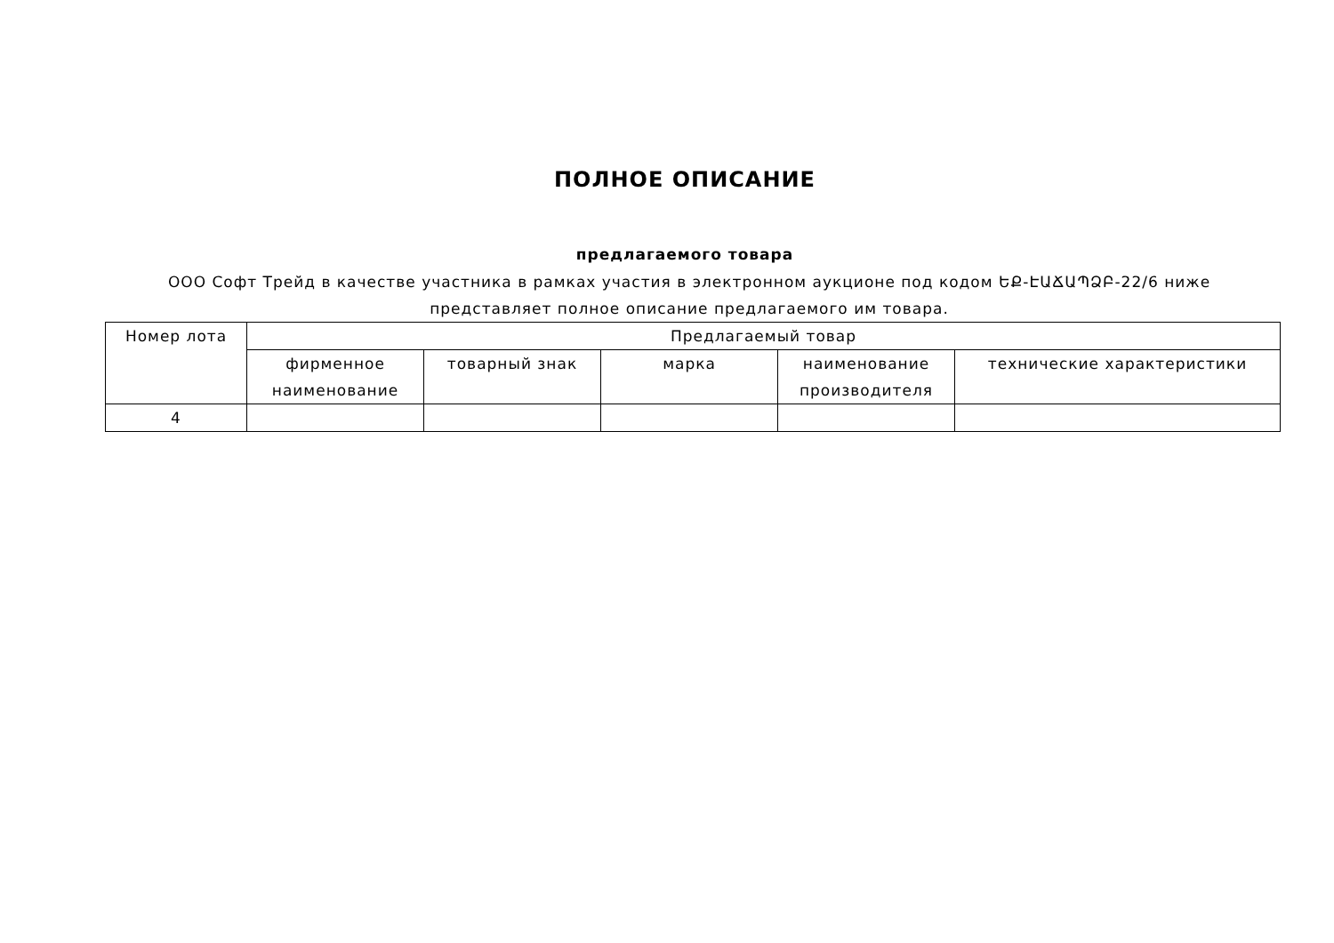ПОЛНОЕ ОПИСАНИЕ
предлагаемого товара
ООО Софт Трейд в качестве участника в рамках участия в электронном аукционе под кодом ԵՔ-ԷԱՃԱՊՁԲ-22/6 ниже представляет полное описание предлагаемого им товара.
| Номер лота | Предлагаемый товар | | | | |
| --- | --- | --- | --- | --- | --- |
| | фирменное наименование | товарный знак | марка | наименование производителя | технические характеристики |
| 4 | | | | | |